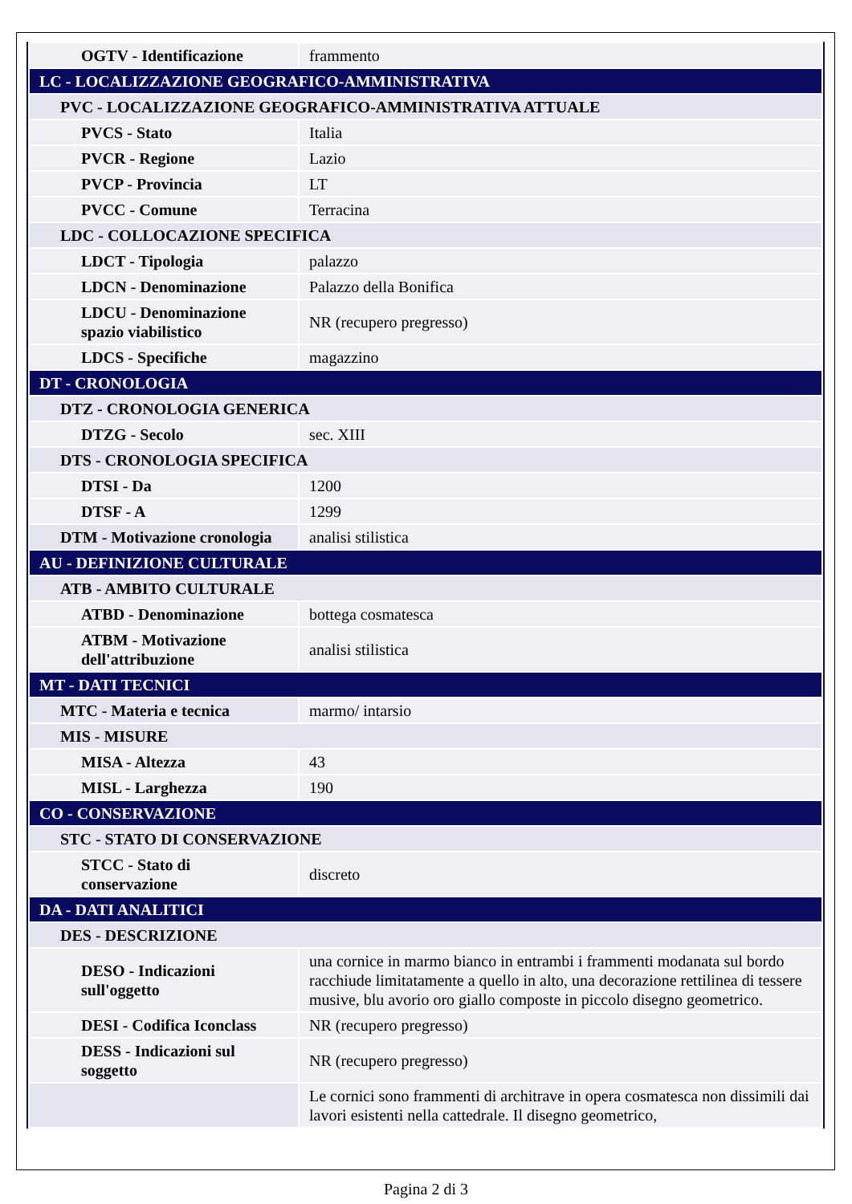| OGTV - Identificazione | frammento |
| LC - LOCALIZZAZIONE GEOGRAFICO-AMMINISTRATIVA | |
| PVC - LOCALIZZAZIONE GEOGRAFICO-AMMINISTRATIVA ATTUALE | |
| PVCS - Stato | Italia |
| PVCR - Regione | Lazio |
| PVCP - Provincia | LT |
| PVCC - Comune | Terracina |
| LDC - COLLOCAZIONE SPECIFICA | |
| LDCT - Tipologia | palazzo |
| LDCN - Denominazione | Palazzo della Bonifica |
| LDCU - Denominazione spazio viabilistico | NR (recupero pregresso) |
| LDCS - Specifiche | magazzino |
| DT - CRONOLOGIA | |
| DTZ - CRONOLOGIA GENERICA | |
| DTZG - Secolo | sec. XIII |
| DTS - CRONOLOGIA SPECIFICA | |
| DTSI - Da | 1200 |
| DTSF - A | 1299 |
| DTM - Motivazione cronologia | analisi stilistica |
| AU - DEFINIZIONE CULTURALE | |
| ATB - AMBITO CULTURALE | |
| ATBD - Denominazione | bottega cosmatesca |
| ATBM - Motivazione dell'attribuzione | analisi stilistica |
| MT - DATI TECNICI | |
| MTC - Materia e tecnica | marmo/ intarsio |
| MIS - MISURE | |
| MISA - Altezza | 43 |
| MISL - Larghezza | 190 |
| CO - CONSERVAZIONE | |
| STC - STATO DI CONSERVAZIONE | |
| STCC - Stato di conservazione | discreto |
| DA - DATI ANALITICI | |
| DES - DESCRIZIONE | |
| DESO - Indicazioni sull'oggetto | una cornice in marmo bianco in entrambi i frammenti modanata sul bordo racchiude limitatamente a quello in alto, una decorazione rettilinea di tessere musive, blu avorio oro giallo composte in piccolo disegno geometrico. |
| DESI - Codifica Iconclass | NR (recupero pregresso) |
| DESS - Indicazioni sul soggetto | NR (recupero pregresso) |
| | Le cornici sono frammenti di architrave in opera cosmatesca non dissimili dai lavori esistenti nella cattedrale. Il disegno geometrico, |
Pagina 2 di 3